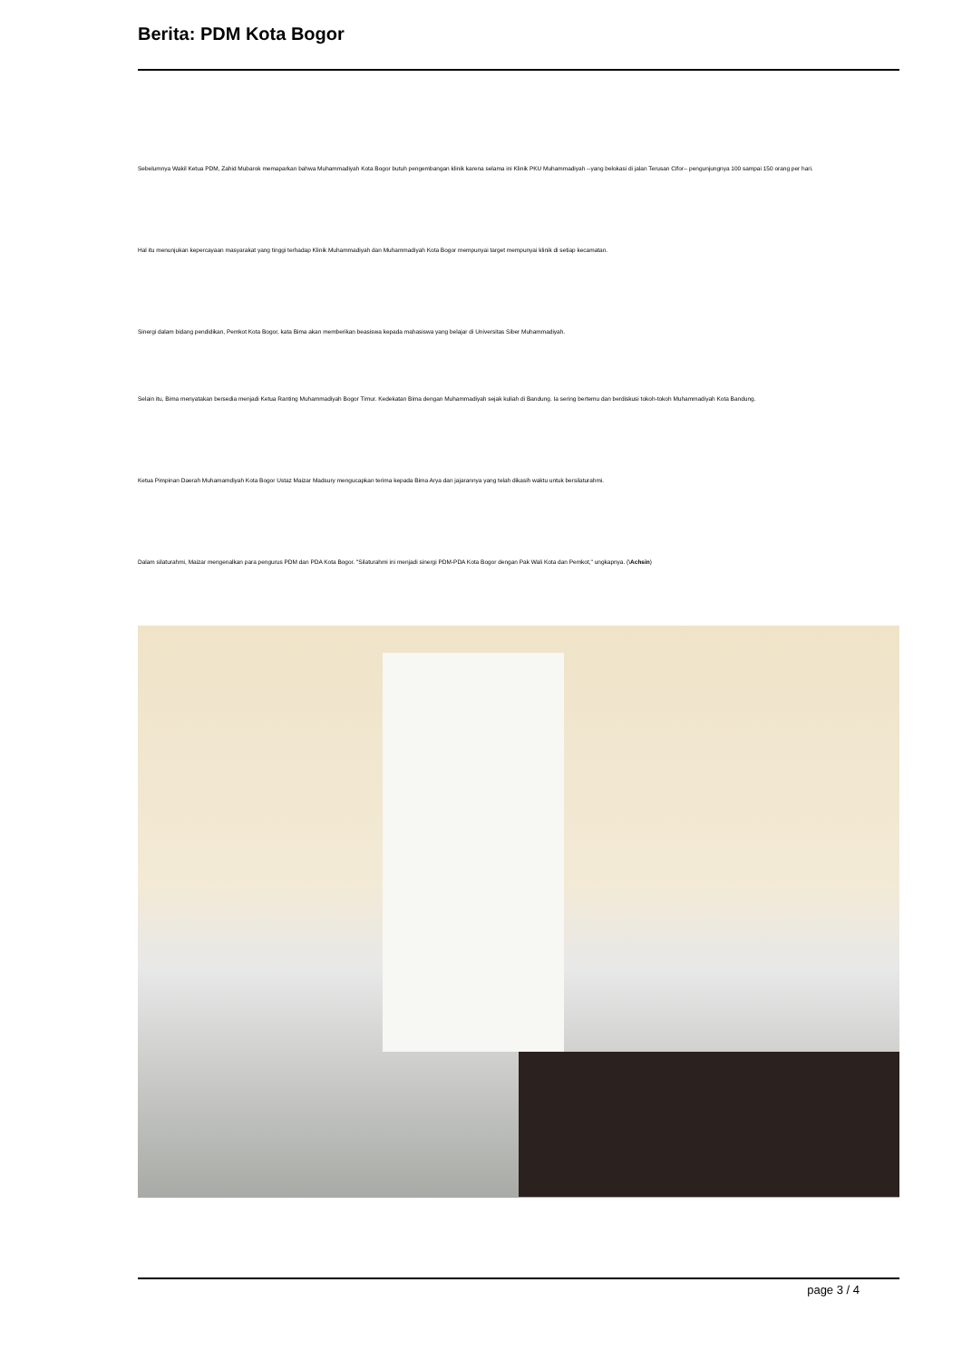Berita: PDM Kota Bogor
Sebelumnya Wakil Ketua PDM, Zahid Mubarok memaparkan bahwa Muhammadiyah Kota Bogor butuh pengembangan klinik karena selama ini Klinik PKU Muhammadiyah --yang belokasi di jalan Terusan Cifor-- pengunjungnya 100 sampai 150 orang per hari.
Hal itu menunjukan kepercayaan masyarakat yang tinggi terhadap Klinik Muhammadiyah dan Muhammadiyah Kota Bogor mempunyai target mempunyai klinik di setiap kecamatan.
Sinergi dalam bidang pendidikan, Pemkot Kota Bogor, kata Bima akan memberikan beasiswa kepada mahasiswa yang belajar di Universitas Siber Muhammadiyah.
Selain itu, Bima menyatakan bersedia menjadi Ketua Ranting Muhammadiyah Bogor Timur. Kedekatan Bima dengan Muhammadiyah sejak kuliah di Bandung. Ia sering bertemu dan berdiskusi tokoh-tokoh Muhammadiyah Kota Bandung.
Ketua Pimpinan Daerah Muhamamdiyah Kota Bogor Ustaz Maizar Madsury mengucapkan terima kepada Bima Arya dan jajarannya yang telah dikasih waktu untuk bersilaturahmi.
Dalam silaturahmi, Maizar mengenalkan para pengurus PDM dan PDA Kota Bogor. "Silaturahmi ini menjadi sinergi PDM-PDA Kota Bogor dengan Pak Wali Kota dan Pemkot," ungkapnya. (\Achsin)
page 3 / 4